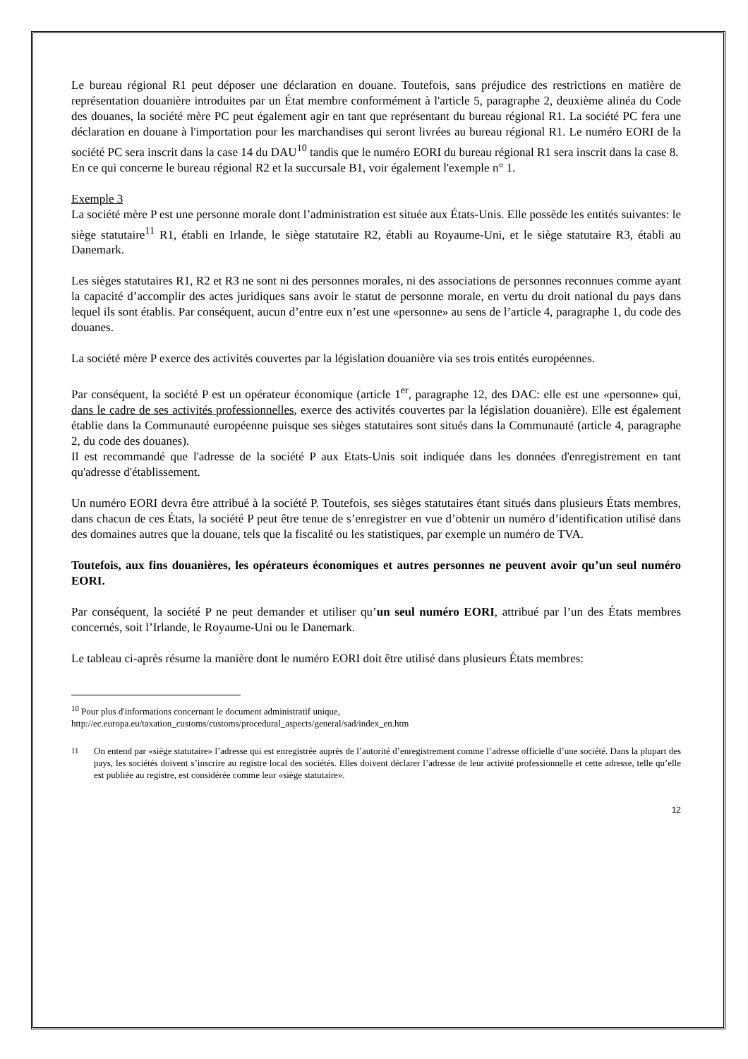Le bureau régional R1 peut déposer une déclaration en douane. Toutefois, sans préjudice des restrictions en matière de représentation douanière introduites par un État membre conformément à l'article 5, paragraphe 2, deuxième alinéa du Code des douanes, la société mère PC peut également agir en tant que représentant du bureau régional R1. La société PC fera une déclaration en douane à l'importation pour les marchandises qui seront livrées au bureau régional R1. Le numéro EORI de la société PC sera inscrit dans la case 14 du DAU<sup>10</sup> tandis que le numéro EORI du bureau régional R1 sera inscrit dans la case 8.
En ce qui concerne le bureau régional R2 et la succursale B1, voir également l'exemple n° 1.
Exemple 3
La société mère P est une personne morale dont l’administration est située aux États-Unis. Elle possède les entités suivantes: le siège statutaire<sup>11</sup> R1, établi en Irlande, le siège statutaire R2, établi au Royaume-Uni, et le siège statutaire R3, établi au Danemark.
Les sièges statutaires R1, R2 et R3 ne sont ni des personnes morales, ni des associations de personnes reconnues comme ayant la capacité d’accomplir des actes juridiques sans avoir le statut de personne morale, en vertu du droit national du pays dans lequel ils sont établis. Par conséquent, aucun d’entre eux n’est une «personne» au sens de l’article 4, paragraphe 1, du code des douanes.
La société mère P exerce des activités couvertes par la législation douanière via ses trois entités européennes.
Par conséquent, la société P est un opérateur économique (article 1<sup>er</sup>, paragraphe 12, des DAC: elle est une «personne» qui, dans le cadre de ses activités professionnelles, exerce des activités couvertes par la législation douanière). Elle est également établie dans la Communauté européenne puisque ses sièges statutaires sont situés dans la Communauté (article 4, paragraphe 2, du code des douanes).
Il est recommandé que l'adresse de la société P aux Etats-Unis soit indiquée dans les données d'enregistrement en tant qu'adresse d'établissement.
Un numéro EORI devra être attribué à la société P. Toutefois, ses sièges statutaires étant situés dans plusieurs États membres, dans chacun de ces États, la société P peut être tenue de s’enregistrer en vue d’obtenir un numéro d’identification utilisé dans des domaines autres que la douane, tels que la fiscalité ou les statistiques, par exemple un numéro de TVA.
Toutefois, aux fins douanières, les opérateurs économiques et autres personnes ne peuvent avoir qu’un seul numéro EORI.
Par conséquent, la société P ne peut demander et utiliser qu’un seul numéro EORI, attribué par l’un des États membres concernés, soit l’Irlande, le Royaume-Uni ou le Danemark.
Le tableau ci-après résume la manière dont le numéro EORI doit être utilisé dans plusieurs États membres:
<sup>10</sup> Pour plus d'informations concernant le document administratif unique,
http://ec.europa.eu/taxation_customs/customs/procedural_aspects/general/sad/index_en.htm
<sup>11</sup> On entend par «siège statutaire» l’adresse qui est enregistrée auprès de l’autorité d’enregistrement comme l’adresse officielle d’une société. Dans la plupart des pays, les sociétés doivent s’inscrire au registre local des sociétés. Elles doivent déclarer l’adresse de leur activité professionnelle et cette adresse, telle qu’elle est publiée au registre, est considérée comme leur «siège statutaire».
12